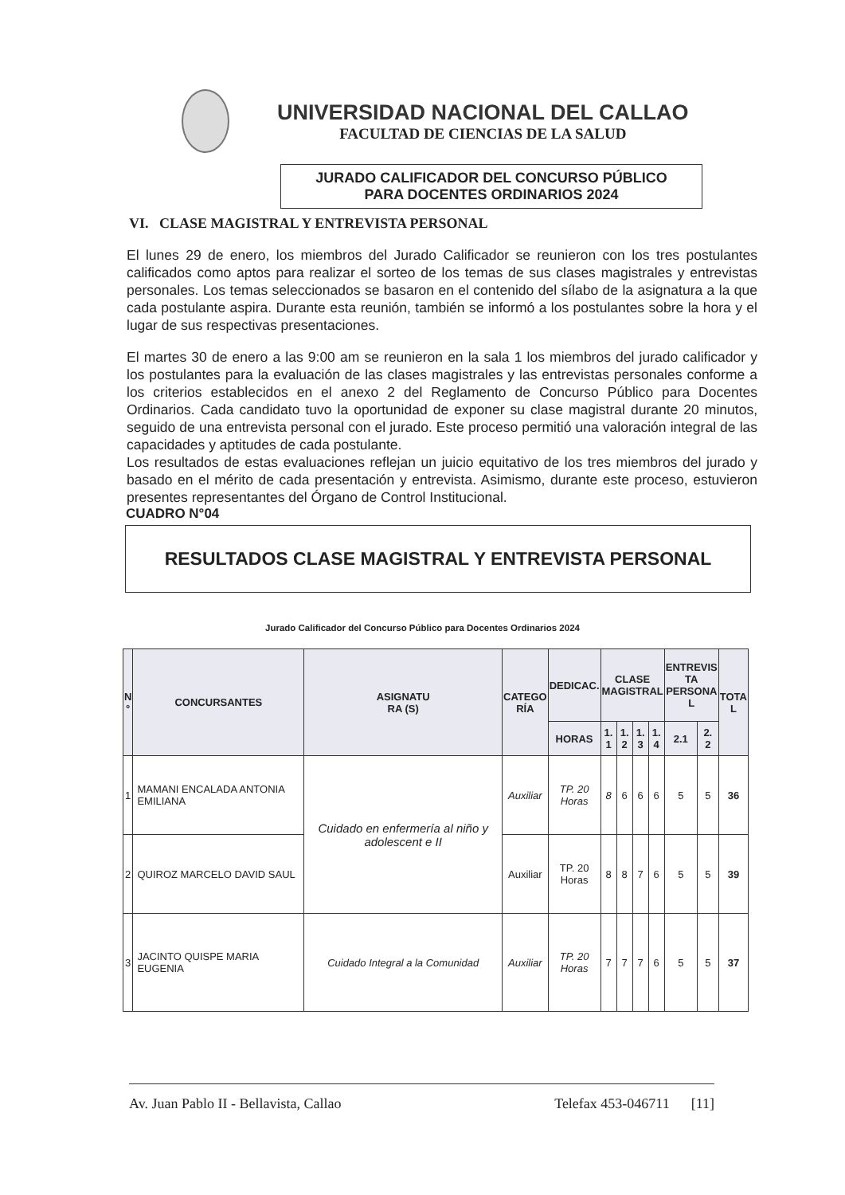UNIVERSIDAD NACIONAL DEL CALLAO
FACULTAD DE CIENCIAS DE LA SALUD
JURADO CALIFICADOR DEL CONCURSO PÚBLICO
PARA DOCENTES ORDINARIOS 2024
VI. CLASE MAGISTRAL Y ENTREVISTA PERSONAL
El lunes 29 de enero, los miembros del Jurado Calificador se reunieron con los tres postulantes calificados como aptos para realizar el sorteo de los temas de sus clases magistrales y entrevistas personales. Los temas seleccionados se basaron en el contenido del sílabo de la asignatura a la que cada postulante aspira. Durante esta reunión, también se informó a los postulantes sobre la hora y el lugar de sus respectivas presentaciones.
El martes 30 de enero a las 9:00 am se reunieron en la sala 1 los miembros del jurado calificador y los postulantes para la evaluación de las clases magistrales y las entrevistas personales conforme a los criterios establecidos en el anexo 2 del Reglamento de Concurso Público para Docentes Ordinarios. Cada candidato tuvo la oportunidad de exponer su clase magistral durante 20 minutos, seguido de una entrevista personal con el jurado. Este proceso permitió una valoración integral de las capacidades y aptitudes de cada postulante.
Los resultados de estas evaluaciones reflejan un juicio equitativo de los tres miembros del jurado y basado en el mérito de cada presentación y entrevista. Asimismo, durante este proceso, estuvieron presentes representantes del Órgano de Control Institucional.
CUADRO N°04
RESULTADOS CLASE MAGISTRAL Y ENTREVISTA PERSONAL
Jurado Calificador del Concurso Público para Docentes Ordinarios 2024
| N ° | CONCURSANTES | ASIGNATU RA (S) | CATEGO RÍA | DEDICAC. | CLASE MAGISTRAL | | | | ENTREVIS TA PERSONA L | | TOTA L |
| --- | --- | --- | --- | --- | --- | --- | --- | --- | --- | --- | --- |
| | | | | HORAS | 1. 1 | 1. 2 | 1. 3 | 1. 4 | 2.1 | 2. 2 | |
| 1 | MAMANI ENCALADA ANTONIA EMILIANA | Cuidado en enfermería al niño y adolescent e II | Auxiliar | TP. 20 Horas | 8 | 6 | 6 | 6 | 5 | 5 | 36 |
| 2 | QUIROZ MARCELO DAVID SAUL | | Auxiliar | TP. 20 Horas | 8 | 8 | 7 | 6 | 5 | 5 | 39 |
| 3 | JACINTO QUISPE MARIA EUGENIA | Cuidado Integral a la Comunidad | Auxiliar | TP. 20 Horas | 7 | 7 | 7 | 6 | 5 | 5 | 37 |
Av. Juan Pablo II - Bellavista, Callao Telefax 453-046711 [11]